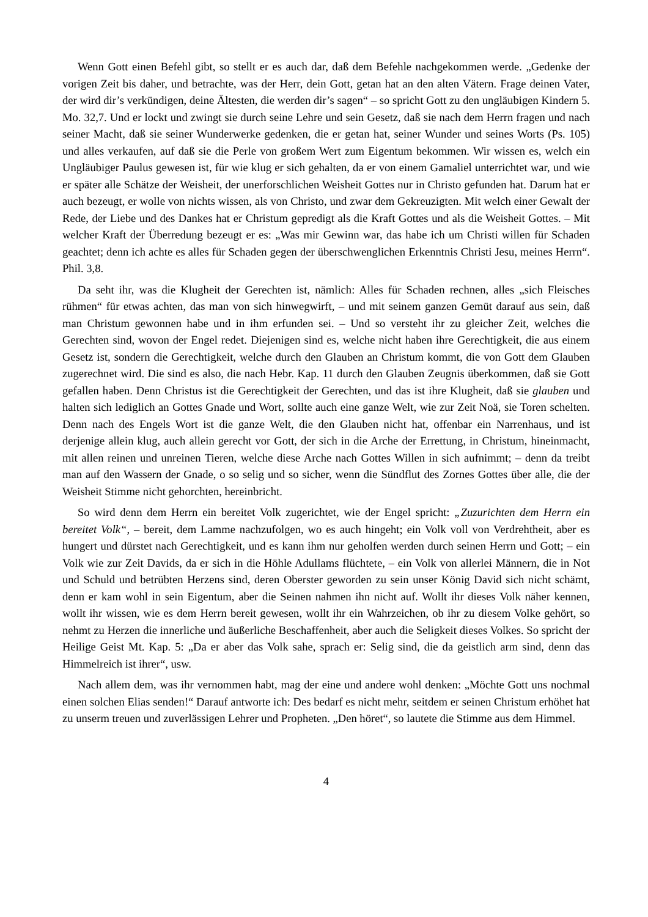Wenn Gott einen Befehl gibt, so stellt er es auch dar, daß dem Befehle nachgekommen werde. „Gedenke der vorigen Zeit bis daher, und betrachte, was der Herr, dein Gott, getan hat an den alten Vätern. Frage deinen Vater, der wird dir’s verkündigen, deine Ältesten, die werden dir’s sagen“ – so spricht Gott zu den ungläubigen Kindern 5. Mo. 32,7. Und er lockt und zwingt sie durch seine Lehre und sein Gesetz, daß sie nach dem Herrn fragen und nach seiner Macht, daß sie seiner Wunderwerke gedenken, die er getan hat, seiner Wunder und seines Worts (Ps. 105) und alles verkaufen, auf daß sie die Perle von großem Wert zum Eigentum bekommen. Wir wissen es, welch ein Ungläubiger Paulus gewesen ist, für wie klug er sich gehalten, da er von einem Gamaliel unterrichtet war, und wie er später alle Schätze der Weisheit, der unerforschlichen Weisheit Gottes nur in Christo gefunden hat. Darum hat er auch bezeugt, er wolle von nichts wissen, als von Christo, und zwar dem Gekreuzigten. Mit welch einer Gewalt der Rede, der Liebe und des Dankes hat er Christum gepredigt als die Kraft Gottes und als die Weisheit Gottes. – Mit welcher Kraft der Überredung bezeugt er es: „Was mir Gewinn war, das habe ich um Christi willen für Schaden geachtet; denn ich achte es alles für Schaden gegen der überschwenglichen Erkenntnis Christi Jesu, meines Herrn“. Phil. 3,8.
Da seht ihr, was die Klugheit der Gerechten ist, nämlich: Alles für Schaden rechnen, alles „sich Fleisches rühmen“ für etwas achten, das man von sich hinwegwirft, – und mit seinem ganzen Gemüt darauf aus sein, daß man Christum gewonnen habe und in ihm erfunden sei. – Und so versteht ihr zu gleicher Zeit, welches die Gerechten sind, wovon der Engel redet. Diejenigen sind es, welche nicht haben ihre Gerechtigkeit, die aus einem Gesetz ist, sondern die Gerechtigkeit, welche durch den Glauben an Christum kommt, die von Gott dem Glauben zugerechnet wird. Die sind es also, die nach Hebr. Kap. 11 durch den Glauben Zeugnis überkommen, daß sie Gott gefallen haben. Denn Christus ist die Gerechtigkeit der Gerechten, und das ist ihre Klugheit, daß sie glauben und halten sich lediglich an Gottes Gnade und Wort, sollte auch eine ganze Welt, wie zur Zeit Noä, sie Toren schelten. Denn nach des Engels Wort ist die ganze Welt, die den Glauben nicht hat, offenbar ein Narrenhaus, und ist derjenige allein klug, auch allein gerecht vor Gott, der sich in die Arche der Errettung, in Christum, hineinmacht, mit allen reinen und unreinen Tieren, welche diese Arche nach Gottes Willen in sich aufnimmt; – denn da treibt man auf den Wassern der Gnade, o so selig und so sicher, wenn die Sündflut des Zornes Gottes über alle, die der Weisheit Stimme nicht gehorchten, hereinbricht.
So wird denn dem Herrn ein bereitet Volk zugerichtet, wie der Engel spricht: „Zuzurichten dem Herrn ein bereitet Volk“, – bereit, dem Lamme nachzufolgen, wo es auch hingeht; ein Volk voll von Verdrehtheit, aber es hungert und dürstet nach Gerechtigkeit, und es kann ihm nur geholfen werden durch seinen Herrn und Gott; – ein Volk wie zur Zeit Davids, da er sich in die Höhle Adullams flüchtete, – ein Volk von allerlei Männern, die in Not und Schuld und betrübten Herzens sind, deren Oberster geworden zu sein unser König David sich nicht schämt, denn er kam wohl in sein Eigentum, aber die Seinen nahmen ihn nicht auf. Wollt ihr dieses Volk näher kennen, wollt ihr wissen, wie es dem Herrn bereit gewesen, wollt ihr ein Wahrzeichen, ob ihr zu diesem Volke gehört, so nehmt zu Herzen die innerliche und äußerliche Beschaffenheit, aber auch die Seligkeit dieses Volkes. So spricht der Heilige Geist Mt. Kap. 5: „Da er aber das Volk sahe, sprach er: Selig sind, die da geistlich arm sind, denn das Himmelreich ist ihrer“, usw.
Nach allem dem, was ihr vernommen habt, mag der eine und andere wohl denken: „Möchte Gott uns nochmal einen solchen Elias senden!“ Darauf antworte ich: Des bedarf es nicht mehr, seitdem er seinen Christum erhöhet hat zu unserm treuen und zuverlässigen Lehrer und Propheten. „Den höret“, so lautete die Stimme aus dem Himmel.
4